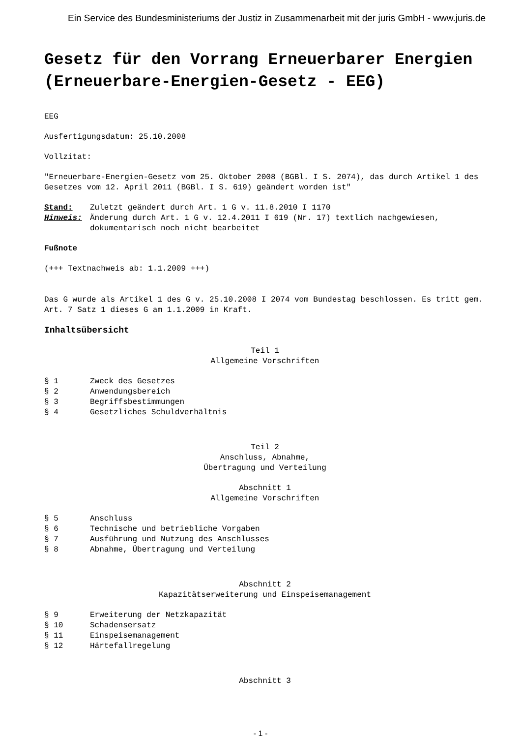Ein Service des Bundesministeriums der Justiz in Zusammenarbeit mit der juris GmbH - www.juris.de
Gesetz für den Vorrang Erneuerbarer Energien (Erneuerbare-Energien-Gesetz - EEG)
EEG
Ausfertigungsdatum: 25.10.2008
Vollzitat:
"Erneuerbare-Energien-Gesetz vom 25. Oktober 2008 (BGBl. I S. 2074), das durch Artikel 1 des Gesetzes vom 12. April 2011 (BGBl. I S. 619) geändert worden ist"
Stand: Zuletzt geändert durch Art. 1 G v. 11.8.2010 I 1170
Hinweis: Änderung durch Art. 1 G v. 12.4.2011 I 619 (Nr. 17) textlich nachgewiesen, dokumentarisch noch nicht bearbeitet
Fußnote
(+++ Textnachweis ab: 1.1.2009 +++)
Das G wurde als Artikel 1 des G v. 25.10.2008 I 2074 vom Bundestag beschlossen. Es tritt gem. Art. 7 Satz 1 dieses G am 1.1.2009 in Kraft.
Inhaltsübersicht
Teil 1
Allgemeine Vorschriften
§ 1 Zweck des Gesetzes
§ 2 Anwendungsbereich
§ 3 Begriffsbestimmungen
§ 4 Gesetzliches Schuldverhältnis
Teil 2
Anschluss, Abnahme,
Übertragung und Verteilung
Abschnitt 1
Allgemeine Vorschriften
§ 5 Anschluss
§ 6 Technische und betriebliche Vorgaben
§ 7 Ausführung und Nutzung des Anschlusses
§ 8 Abnahme, Übertragung und Verteilung
Abschnitt 2
Kapazitätserweiterung und Einspeisemanagement
§ 9 Erweiterung der Netzkapazität
§ 10 Schadensersatz
§ 11 Einspeisemanagement
§ 12 Härtefallregelung
Abschnitt 3
- 1 -